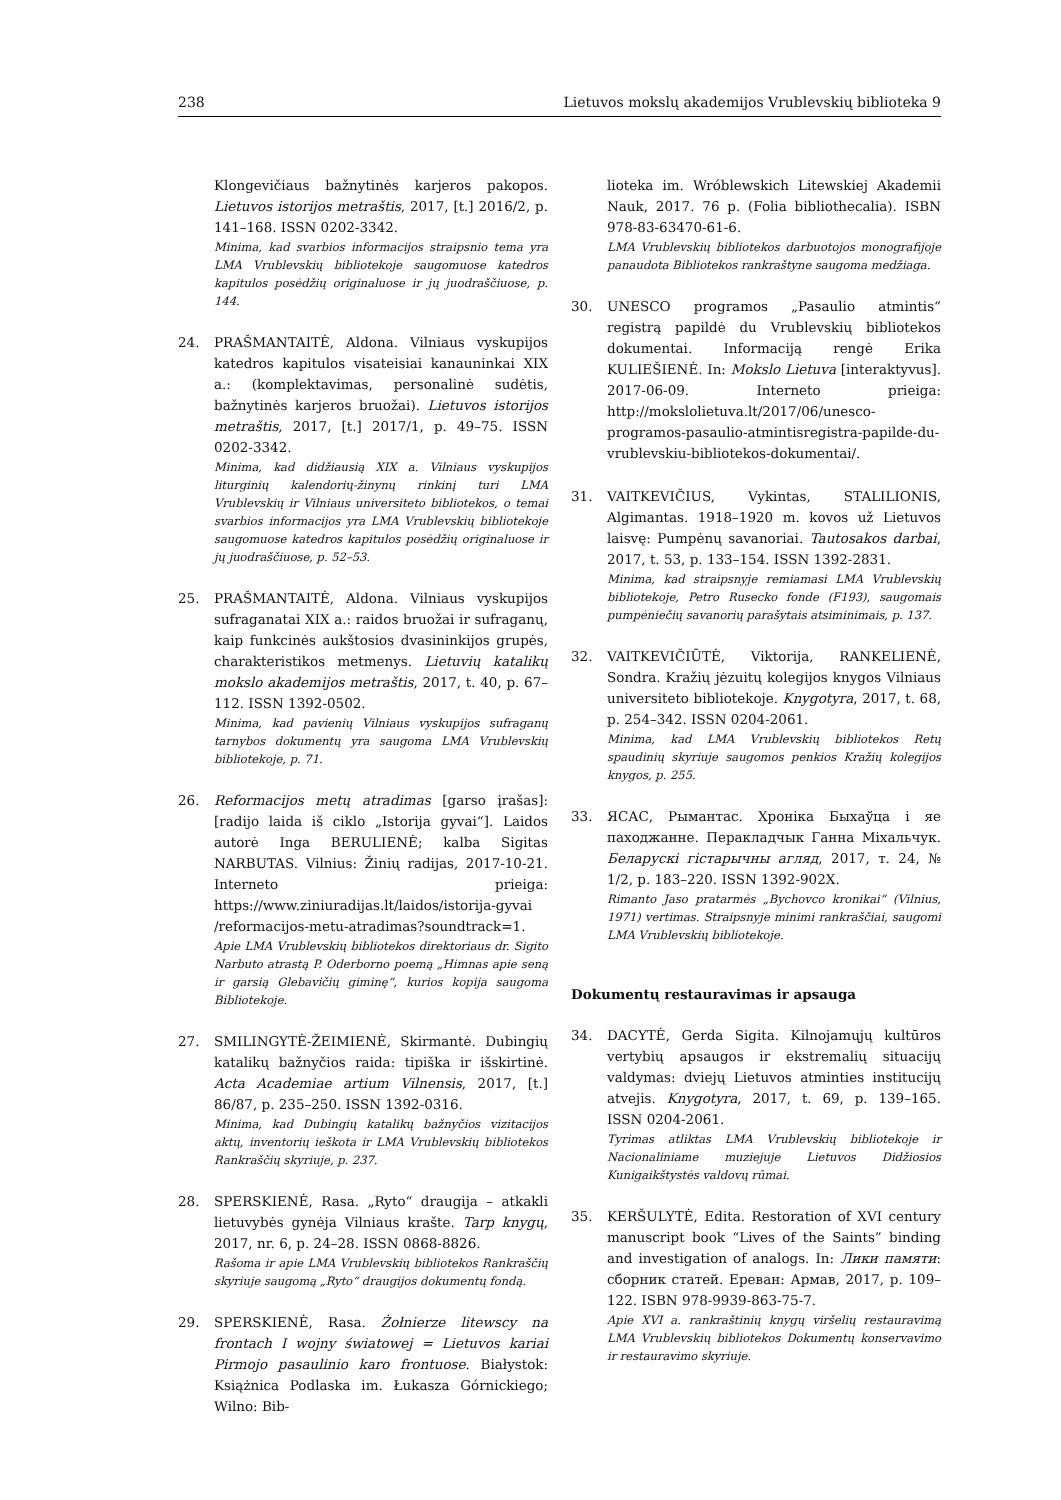238 Lietuvos mokslų akademijos Vrublevskių biblioteka 9
Klongevičiaus bažnytinės karjeros pakopos. Lietuvos istorijos metraštis, 2017, [t.] 2016/2, p. 141–168. ISSN 0202-3342.
Minima, kad svarbios informacijos straipsnio tema yra LMA Vrublevskių bibliotekoje saugomuose katedros kapitulos posėdžių originaluose ir jų juodraščiuose, p. 144.
24. PRAŠMANTAITĖ, Aldona. Vilniaus vyskupijos katedros kapitulos visateisiai kanauninkai XIX a.: (komplektavimas, personalinė sudėtis, bažnytinės karjeros bruožai). Lietuvos istorijos metraštis, 2017, [t.] 2017/1, p. 49–75. ISSN 0202-3342.
Minima, kad didžiausią XIX a. Vilniaus vyskupijos liturginių kalendorių-žinynų rinkinį turi LMA Vrublevskių ir Vilniaus universiteto bibliotekos, o temai svarbios informacijos yra LMA Vrublevskių bibliotekoje saugomuose katedros kapitulos posėdžių originaluose ir jų juodraščiuose, p. 52–53.
25. PRAŠMANTAITĖ, Aldona. Vilniaus vyskupijos sufraganatai XIX a.: raidos bruožai ir sufraganų, kaip funkcinės aukštosios dvasininkijos grupės, charakteristikos metmenys. Lietuvių katalikų mokslo akademijos metraštis, 2017, t. 40, p. 67–112. ISSN 1392-0502.
Minima, kad pavienių Vilniaus vyskupijos sufraganų tarnybos dokumentų yra saugoma LMA Vrublevskių bibliotekoje, p. 71.
26. Reformacijos metų atradimas [garso įrašas]: [radijo laida iš ciklo „Istorija gyvai“]. Laidos autorė Inga BERULIENĖ; kalba Sigitas NARBUTAS. Vilnius: Žinių radijas, 2017-10-21. Interneto prieiga: https://www.ziniuradijas.lt/laidos/istorija-gyvai /reformacijos-metu-atradimas?soundtrack=1.
Apie LMA Vrublevskių bibliotekos direktoriaus dr. Sigito Narbuto atrastą P. Oderborno poemą „Himnas apie seną ir garsią Glebavičių giminę“, kurios kopija saugoma Bibliotekoje.
27. SMILINGYTĖ-ŽEIMIENĖ, Skirmantė. Dubingių katalikų bažnyčios raida: tipiška ir išskirtinė. Acta Academiae artium Vilnensis, 2017, [t.] 86/87, p. 235–250. ISSN 1392-0316.
Minima, kad Dubingių katalikų bažnyčios vizitacijos aktų, inventorių ieškota ir LMA Vrublevskių bibliotekos Rankraščių skyriuje, p. 237.
28. SPERSKIENĖ, Rasa. „Ryto“ draugija – atkakli lietuvybės gynėja Vilniaus krašte. Tarp knygų, 2017, nr. 6, p. 24–28. ISSN 0868-8826.
Rašoma ir apie LMA Vrublevskių bibliotekos Rankraščių skyriuje saugomą „Ryto“ draugijos dokumentų fondą.
29. SPERSKIENĖ, Rasa. Żołnierze litewscy na frontach I wojny światowej = Lietuvos kariai Pirmojo pasaulinio karo frontuose. Białystok: Książnica Podlaska im. Łukasza Górnickiego; Wilno: Bib-
lioteka im. Wróblewskich Litewskiej Akademii Nauk, 2017. 76 p. (Folia bibliothecalia). ISBN 978-83-63470-61-6.
LMA Vrublevskių bibliotekos darbuotojos monografijoje panaudota Bibliotekos rankraštyne saugoma medžiaga.
30. UNESCO programos „Pasaulio atmintis“ registrą papildė du Vrublevskių bibliotekos dokumentai. Informaciją rengė Erika KULIEŠIENĖ. In: Mokslo Lietuva [interaktyvus]. 2017-06-09. Interneto prieiga: http://mokslolietuva.lt/2017/06/unesco-programos-pasaulio-atmintisregistra-papilde-du-vrublevskiu-bibliotekos-dokumentai/.
31. VAITKEVIČIUS, Vykintas, STALILIONIS, Algimantas. 1918–1920 m. kovos už Lietuvos laisvę: Pumpėnų savanoriai. Tautosakos darbai, 2017, t. 53, p. 133–154. ISSN 1392-2831.
Minima, kad straipsnyje remiamasi LMA Vrublevskių bibliotekoje, Petro Rusecko fonde (F193), saugomais pumpėniečių savanorių parašytais atsiminimais, p. 137.
32. VAITKEVIČIŪTĖ, Viktorija, RANKELIENĖ, Sondra. Kražių jėzuitų kolegijos knygos Vilniaus universiteto bibliotekoje. Knygotyra, 2017, t. 68, p. 254–342. ISSN 0204-2061.
Minima, kad LMA Vrublevskių bibliotekos Retų spaudinių skyriuje saugomos penkios Kražių kolegijos knygos, p. 255.
33. ЯСАС, Рымантас. Хроніка Быхаўца і яе паходжанне. Перакладчык Ганна Міхальчук. Беларускі гістарычны агляд, 2017, т. 24, № 1/2, p. 183–220. ISSN 1392-902X.
Rimanto Jaso pratarmės „Bychovco kronikai“ (Vilnius, 1971) vertimas. Straipsnyje minimi rankraščiai, saugomi LMA Vrublevskių bibliotekoje.
Dokumentų restauravimas ir apsauga
34. DACYTĖ, Gerda Sigita. Kilnojamųjų kultūros vertybių apsaugos ir ekstremalių situacijų valdymas: dviejų Lietuvos atminties institucijų atvejis. Knygotyra, 2017, t. 69, p. 139–165. ISSN 0204-2061.
Tyrimas atliktas LMA Vrublevskių bibliotekoje ir Nacionaliniame muziejuje Lietuvos Didžiosios Kunigaikštystės valdovų rūmai.
35. KERŠULYTĖ, Edita. Restoration of XVI century manuscript book “Lives of the Saints” binding and investigation of analogs. In: Лики памяти: сборник статей. Ереван: Армав, 2017, p. 109–122. ISBN 978-9939-863-75-7.
Apie XVI a. rankraštinių knygų viršelių restauravimą LMA Vrublevskių bibliotekos Dokumentų konservavimo ir restauravimo skyriuje.